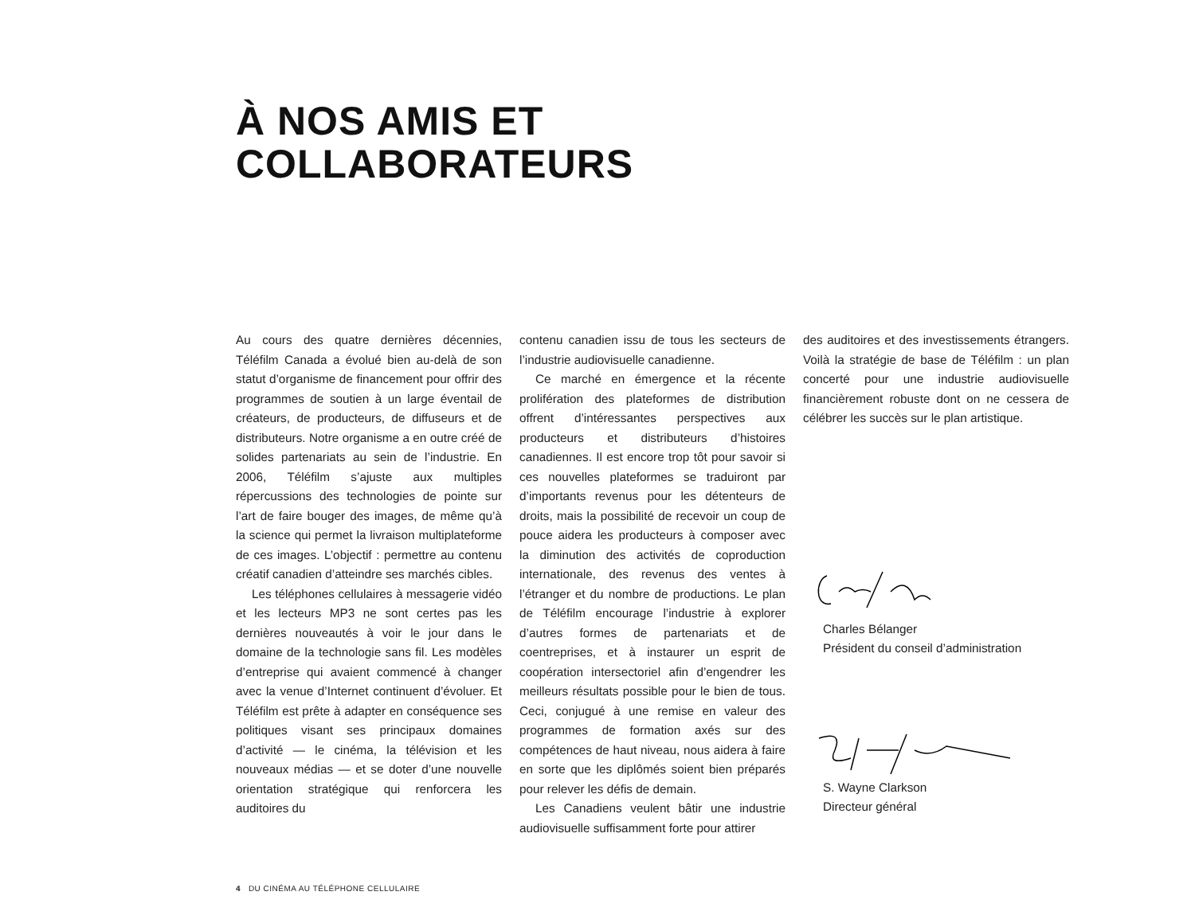À NOS AMIS ET
COLLABORATEURS
Au cours des quatre dernières décennies, Téléfilm Canada a évolué bien au-delà de son statut d’organisme de financement pour offrir des programmes de soutien à un large éventail de créateurs, de producteurs, de diffuseurs et de distributeurs. Notre organisme a en outre créé de solides partenariats au sein de l’industrie. En 2006, Téléfilm s’ajuste aux multiples répercussions des technologies de pointe sur l’art de faire bouger des images, de même qu’à la science qui permet la livraison multiplateforme de ces images. L’objectif : permettre au contenu créatif canadien d’atteindre ses marchés cibles.
Les téléphones cellulaires à messagerie vidéo et les lecteurs MP3 ne sont certes pas les dernières nouveautés à voir le jour dans le domaine de la technologie sans fil. Les modèles d’entreprise qui avaient commencé à changer avec la venue d’Internet continuent d’évoluer. Et Téléfilm est prête à adapter en conséquence ses politiques visant ses principaux domaines d’activité — le cinéma, la télévision et les nouveaux médias — et se doter d’une nouvelle orientation stratégique qui renforcera les auditoires du
contenu canadien issu de tous les secteurs de l’industrie audiovisuelle canadienne.
Ce marché en émergence et la récente prolifération des plateformes de distribution offrent d’intéressantes perspectives aux producteurs et distributeurs d’histoires canadiennes. Il est encore trop tôt pour savoir si ces nouvelles plateformes se traduiront par d’importants revenus pour les détenteurs de droits, mais la possibilité de recevoir un coup de pouce aidera les producteurs à composer avec la diminution des activités de coproduction internationale, des revenus des ventes à l’étranger et du nombre de productions. Le plan de Téléfilm encourage l’industrie à explorer d’autres formes de partenariats et de coentreprises, et à instaurer un esprit de coopération intersectoriel afin d’engendrer les meilleurs résultats possible pour le bien de tous. Ceci, conjugué à une remise en valeur des programmes de formation axés sur des compétences de haut niveau, nous aidera à faire en sorte que les diplômés soient bien préparés pour relever les défis de demain.
Les Canadiens veulent bâtir une industrie audiovisuelle suffisamment forte pour attirer
des auditoires et des investissements étrangers. Voilà la stratégie de base de Téléfilm : un plan concerté pour une industrie audiovisuelle financièrement robuste dont on ne cessera de célébrer les succès sur le plan artistique.
Charles Bélanger
Président du conseil d’administration
S. Wayne Clarkson
Directeur général
4 DU CINÉMA AU TÉLÉPHONE CELLULAIRE